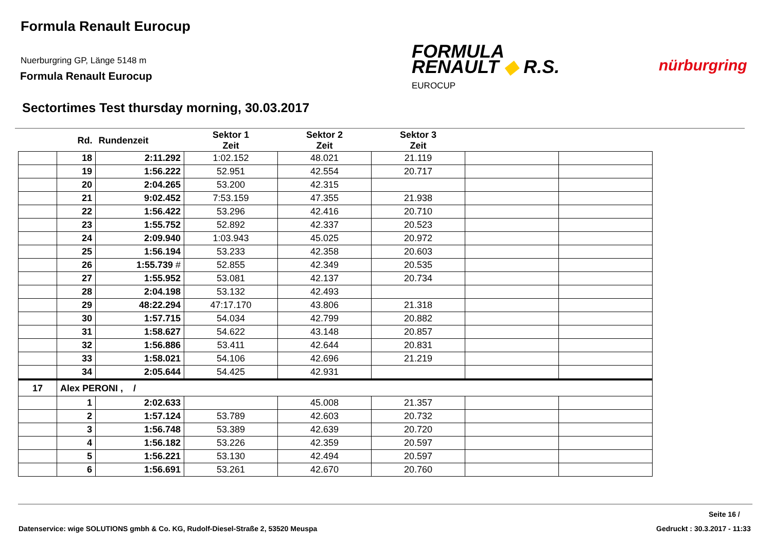Formula Renault Eurocup
Nuerburgring GP, Länge 5148 m
Formula Renault Eurocup
FORMULA
RENAULT ◆ R.S.
EUROCUP
nürburgring
Sectortimes Test thursday morning, 30.03.2017
| | Rd. | Rundenzeit | Sektor 1 Zeit | Sektor 2 Zeit | Sektor 3 Zeit | | |
| --- | --- | --- | --- | --- | --- | --- | --- |
| | 18 | 2:11.292 | 1:02.152 | 48.021 | 21.119 | | |
| | 19 | 1:56.222 | 52.951 | 42.554 | 20.717 | | |
| | 20 | 2:04.265 | 53.200 | 42.315 | | | |
| | 21 | 9:02.452 | 7:53.159 | 47.355 | 21.938 | | |
| | 22 | 1:56.422 | 53.296 | 42.416 | 20.710 | | |
| | 23 | 1:55.752 | 52.892 | 42.337 | 20.523 | | |
| | 24 | 2:09.940 | 1:03.943 | 45.025 | 20.972 | | |
| | 25 | 1:56.194 | 53.233 | 42.358 | 20.603 | | |
| | 26 | 1:55.739 # | 52.855 | 42.349 | 20.535 | | |
| | 27 | 1:55.952 | 53.081 | 42.137 | 20.734 | | |
| | 28 | 2:04.198 | 53.132 | 42.493 | | | |
| | 29 | 48:22.294 | 47:17.170 | 43.806 | 21.318 | | |
| | 30 | 1:57.715 | 54.034 | 42.799 | 20.882 | | |
| | 31 | 1:58.627 | 54.622 | 43.148 | 20.857 | | |
| | 32 | 1:56.886 | 53.411 | 42.644 | 20.831 | | |
| | 33 | 1:58.021 | 54.106 | 42.696 | 21.219 | | |
| | 34 | 2:05.644 | 54.425 | 42.931 | | | |
| 17 | Alex PERONI , / | | | | | | |
| | 1 | 2:02.633 | | 45.008 | 21.357 | | |
| | 2 | 1:57.124 | 53.789 | 42.603 | 20.732 | | |
| | 3 | 1:56.748 | 53.389 | 42.639 | 20.720 | | |
| | 4 | 1:56.182 | 53.226 | 42.359 | 20.597 | | |
| | 5 | 1:56.221 | 53.130 | 42.494 | 20.597 | | |
| | 6 | 1:56.691 | 53.261 | 42.670 | 20.760 | | |
Seite 16 /
Datenservice: wige SOLUTIONS gmbh & Co. KG, Rudolf-Diesel-Straße 2, 53520 Meuspa
Gedruckt : 30.3.2017 - 11:33